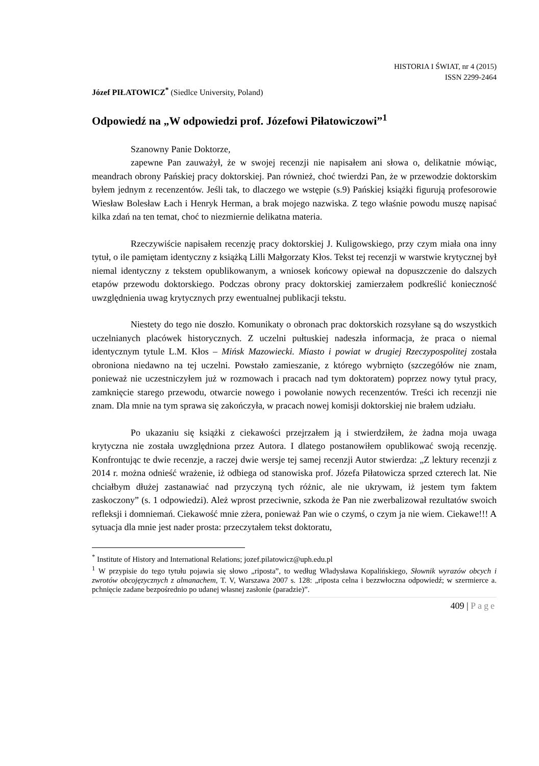HISTORIA I ŚWIAT, nr 4 (2015)
ISSN 2299-2464
Józef PIŁATOWICZ<sup>*</sup> (Siedlce University, Poland)
Odpowiedź na „W odpowiedzi prof. Józefowi Piłatowiczowi”<sup>1</sup>
Szanowny Panie Doktorze,
zapewne Pan zauważył, że w swojej recenzji nie napisałem ani słowa o, delikatnie mówiąc, meandrach obrony Pańskiej pracy doktorskiej. Pan również, choć twierdzi Pan, że w przewodzie doktorskim byłem jednym z recenzentów. Jeśli tak, to dlaczego we wstępie (s.9) Pańskiej książki figurują profesorowie Wiesław Bolesław Łach i Henryk Herman, a brak mojego nazwiska. Z tego właśnie powodu muszę napisać kilka zdań na ten temat, choć to niezmiernie delikatna materia.
Rzeczywiście napisałem recenzję pracy doktorskiej J. Kuligowskiego, przy czym miała ona inny tytuł, o ile pamiętam identyczny z książką Lilli Małgorzaty Kłos. Tekst tej recenzji w warstwie krytycznej był niemal identyczny z tekstem opublikowanym, a wniosek końcowy opiewał na dopuszczenie do dalszych etapów przewodu doktorskiego. Podczas obrony pracy doktorskiej zamierzałem podkreślić konieczność uwzględnienia uwag krytycznych przy ewentualnej publikacji tekstu.
Niestety do tego nie doszło. Komunikaty o obronach prac doktorskich rozsyłane są do wszystkich uczelnianych placówek historycznych. Z uczelni pułtuskiej nadeszła informacja, że praca o niemal identycznym tytule L.M. Kłos – Mińsk Mazowiecki. Miasto i powiat w drugiej Rzeczypospolitej została obroniona niedawno na tej uczelni. Powstało zamieszanie, z którego wybrnięto (szczegółów nie znam, ponieważ nie uczestniczyłem już w rozmowach i pracach nad tym doktoratem) poprzez nowy tytuł pracy, zamknięcie starego przewodu, otwarcie nowego i powołanie nowych recenzentów. Treści ich recenzji nie znam. Dla mnie na tym sprawa się zakończyła, w pracach nowej komisji doktorskiej nie brałem udziału.
Po ukazaniu się książki z ciekawości przejrzałem ją i stwierdziłem, że żadna moja uwaga krytyczna nie została uwzględniona przez Autora. I dlatego postanowiłem opublikować swoją recenzję. Konfrontując te dwie recenzje, a raczej dwie wersje tej samej recenzji Autor stwierdza: „Z lektury recenzji z 2014 r. można odnieść wrażenie, iż odbiega od stanowiska prof. Józefa Piłatowicza sprzed czterech lat. Nie chciałbym dłużej zastanawiać nad przyczyną tych różnic, ale nie ukrywam, iż jestem tym faktem zaskoczony” (s. 1 odpowiedzi). Ależ wprost przeciwnie, szkoda że Pan nie zwerbalizował rezultatów swoich refleksji i domniemań. Ciekawość mnie zżera, ponieważ Pan wie o czymś, o czym ja nie wiem. Ciekawe!!! A sytuacja dla mnie jest nader prosta: przeczytałem tekst doktoratu,
<sup>*</sup> Institute of History and International Relations; jozef.pilatowicz@uph.edu.pl
<sup>1</sup> W przypisie do tego tytułu pojawia się słowo „riposta”, to według Władysława Kopalińskiego, Słownik wyrazów obcych i zwrotów obcojęzycznych z almanachem, T. V, Warszawa 2007 s. 128: „riposta celna i bezzwłoczna odpowiedź; w szermierce a. pchnięcie zadane bezpośrednio po udanej własnej zasłonie (paradzie)”.
409 | Page